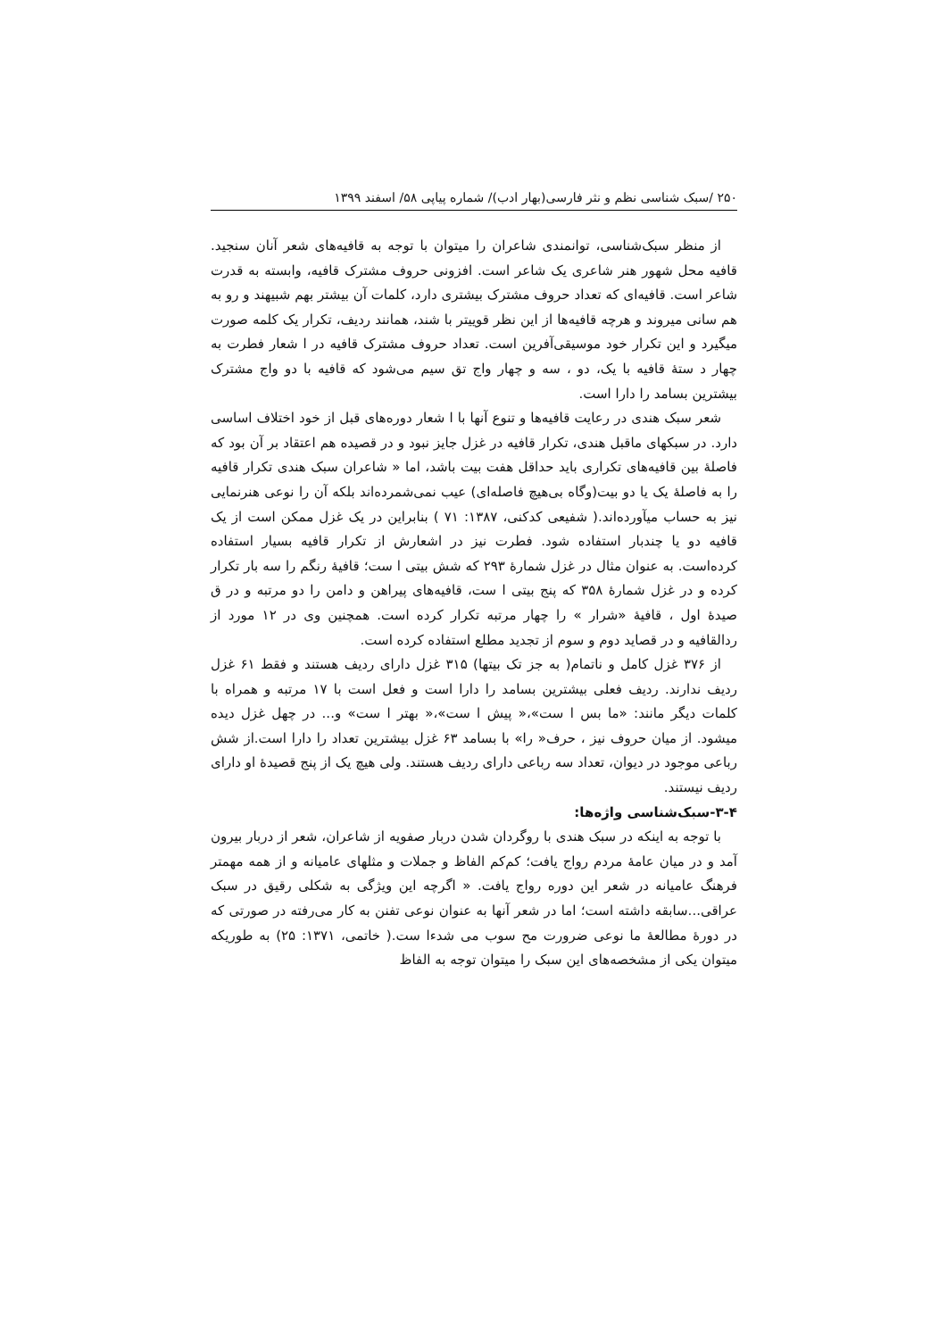۲۵۰ /سبک شناسی نظم و نثر فارسی(بهار ادب)/ شماره پیاپی ۵۸/ اسفند ۱۳۹۹
از منظر سبک‌شناسی، توانمندی شاعران را میتوان با توجه به قافیه‌های شعر آنان سنجید. قافیه محل شهور هنر شاعری یک شاعر است. افزونی حروف مشترک قافیه، وابسته به قدرت شاعر است. قافیه‌ای که تعداد حروف مشترک بیشتری دارد، کلمات آن بیشتر بهم شبیهند و رو به هم سانی میروند و هرچه قافیه‌ها از این نظر قوییتر با شند، همانند ردیف، تکرار یک کلمه صورت میگیرد و این تکرار خود موسیقی‌آفرین است. تعداد حروف مشترک قافیه در ا شعار فطرت به چهار د ستهٔ قافیه با یک، دو ، سه و چهار واج تق سیم می‌شود که قافیه با دو واج مشترک بیشترین بسامد را دارا است.
شعر سبک هندی در رعایت قافیه‌ها و تنوع آنها با ا شعار دوره‌های قبل از خود اختلاف اساسی دارد. در سبکهای ماقبل هندی، تکرار قافیه در غزل جایز نبود و در قصیده هم اعتقاد بر آن بود که فاصلهٔ بین قافیه‌های تکراری باید حداقل هفت بیت باشد، اما « شاعران سبک هندی تکرار قافیه را به فاصلهٔ یک یا دو بیت(وگاه بی‌هیچ فاصله‌ای) عیب نمی‌شمرده‌اند بلکه آن را نوعی هنرنمایی نیز به حساب میآورده‌اند.( شفیعی کدکنی، ۱۳۸۷: ۷۱ ) بنابراین در یک غزل ممکن است از یک قافیه دو یا چندبار استفاده شود. فطرت نیز در اشعارش از تکرار قافیه بسیار استفاده کرده‌است. به عنوان مثال در غزل شمارهٔ ۲۹۳ که شش بیتی ا ست؛ قافیهٔ رنگم را سه بار تکرار کرده و در غزل شمارهٔ ۳۵۸ که پنج بیتی ا ست، قافیه‌های پیراهن و دامن را دو مرتبه و در ق صیدهٔ اول ، قافیهٔ «شرار » را چهار مرتبه تکرار کرده است. همچنین وی در ۱۲ مورد از ردالقافیه و در قصاید دوم و سوم از تجدید مطلع استفاده کرده است.
از ۳۷۶ غزل کامل و ناتمام( به جز تک بیتها) ۳۱۵ غزل دارای ردیف هستند و فقط ۶۱ غزل ردیف ندارند. ردیف فعلی بیشترین بسامد را دارا است و فعل است با ۱۷ مرتبه و همراه با کلمات دیگر مانند: «ما بس ا ست»،« پیش ا ست»،« بهتر ا ست» و... در چهل غزل دیده میشود. از میان حروف نیز ، حرف« را» با بسامد ۶۳ غزل بیشترین تعداد را دارا است.از شش رباعی موجود در دیوان، تعداد سه رباعی دارای ردیف هستند. ولی هیچ یک از پنج قصیدهٔ او دارای ردیف نیستند.
۳-۴-سبک‌شناسی واژه‌ها:
با توجه به اینکه در سبک هندی با روگردان شدن دربار صفویه از شاعران، شعر از دربار بیرون آمد و در میان عامهٔ مردم رواج یافت؛ کم‌کم الفاظ و جملات و مثلهای عامیانه و از همه مهمتر فرهنگ عامیانه در شعر این دوره رواج یافت. « اگرچه این ویژگی به شکلی رقیق در سبک عراقی...سابقه داشته است؛ اما در شعر آنها به عنوان نوعی تفنن به کار می‌رفته در صورتی که در دورهٔ مطالعهٔ ما نوعی ضرورت مح سوب می شدءا ست.( خاتمی، ۱۳۷۱: ۲۵) به طوریکه میتوان یکی از مشخصه‌های این سبک را میتوان توجه به الفاظ